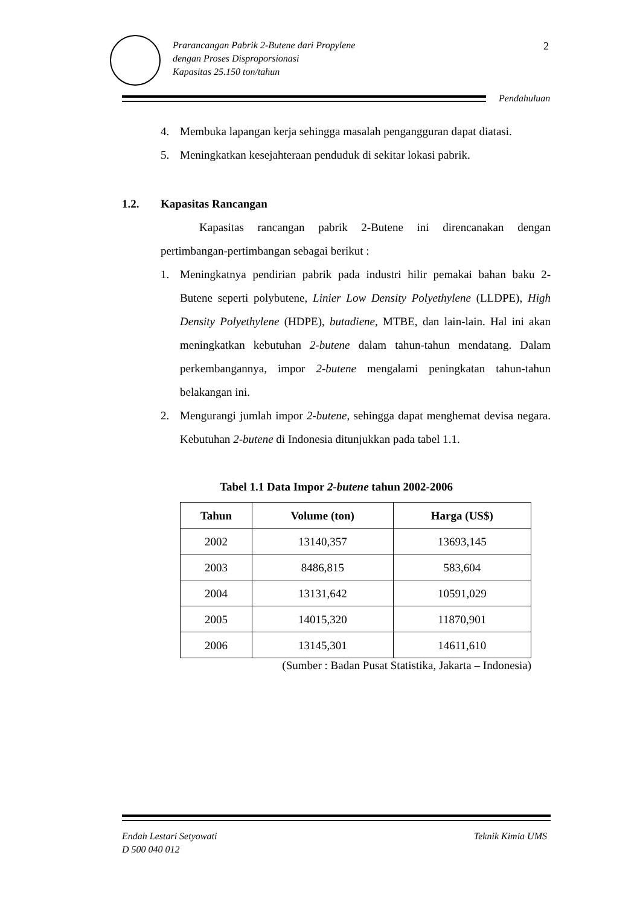Prarancangan Pabrik 2-Butene dari Propylene
dengan Proses Disproporsionasi
Kapasitas 25.150 ton/tahun
2
Pendahuluan
4. Membuka lapangan kerja sehingga masalah pengangguran dapat diatasi.
5. Meningkatkan kesejahteraan penduduk di sekitar lokasi pabrik.
1.2. Kapasitas Rancangan
Kapasitas rancangan pabrik 2-Butene ini direncanakan dengan pertimbangan-pertimbangan sebagai berikut :
1. Meningkatnya pendirian pabrik pada industri hilir pemakai bahan baku 2-Butene seperti polybutene, Linier Low Density Polyethylene (LLDPE), High Density Polyethylene (HDPE), butadiene, MTBE, dan lain-lain. Hal ini akan meningkatkan kebutuhan 2-butene dalam tahun-tahun mendatang. Dalam perkembangannya, impor 2-butene mengalami peningkatan tahun-tahun belakangan ini.
2. Mengurangi jumlah impor 2-butene, sehingga dapat menghemat devisa negara. Kebutuhan 2-butene di Indonesia ditunjukkan pada tabel 1.1.
Tabel 1.1 Data Impor 2-butene tahun 2002-2006
| Tahun | Volume (ton) | Harga (US$) |
| --- | --- | --- |
| 2002 | 13140,357 | 13693,145 |
| 2003 | 8486,815 | 583,604 |
| 2004 | 13131,642 | 10591,029 |
| 2005 | 14015,320 | 11870,901 |
| 2006 | 13145,301 | 14611,610 |
(Sumber : Badan Pusat Statistika, Jakarta – Indonesia)
Endah Lestari Setyowati
D 500 040 012 Teknik Kimia UMS